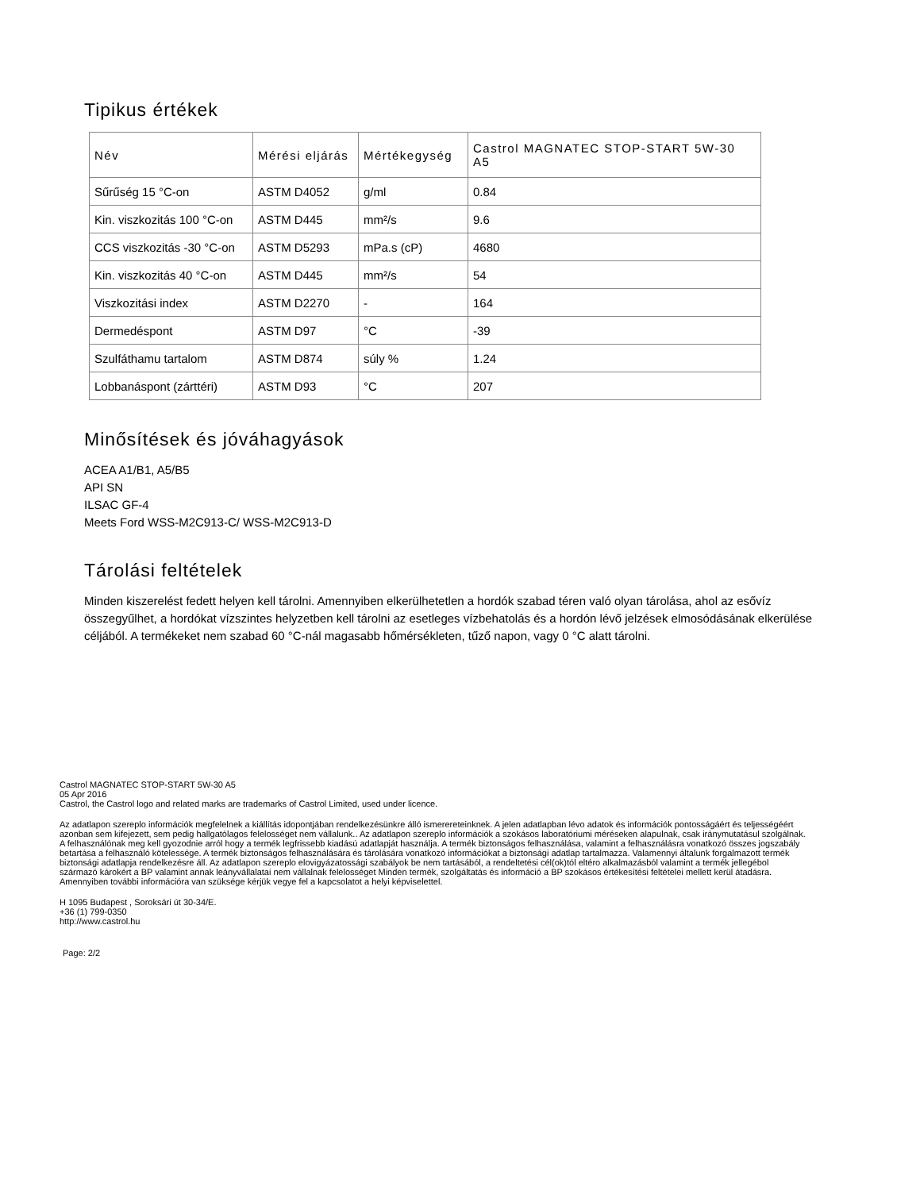Tipikus értékek
| Név | Mérési eljárás | Mértékegység | Castrol MAGNATEC STOP-START 5W-30 A5 |
| --- | --- | --- | --- |
| Sűrűség 15 °C-on | ASTM D4052 | g/ml | 0.84 |
| Kin. viszkozitás 100 °C-on | ASTM D445 | mm²/s | 9.6 |
| CCS viszkozitás -30 °C-on | ASTM D5293 | mPa.s (cP) | 4680 |
| Kin. viszkozitás 40 °C-on | ASTM D445 | mm²/s | 54 |
| Viszkozitási index | ASTM D2270 | - | 164 |
| Dermedéspont | ASTM D97 | °C | -39 |
| Szulfáthamu tartalom | ASTM D874 | súly % | 1.24 |
| Lobbanáspont (zárttéri) | ASTM D93 | °C | 207 |
Minősítések és jóváhagyások
ACEA A1/B1, A5/B5
API SN
ILSAC GF-4
Meets Ford WSS-M2C913-C/ WSS-M2C913-D
Tárolási feltételek
Minden kiszerelést fedett helyen kell tárolni. Amennyiben elkerülhetetlen a hordók szabad téren való olyan tárolása, ahol az esővíz összegyűlhet, a hordókat vízszintes helyzetben kell tárolni az esetleges vízbehatolás és a hordón lévő jelzések elmosódásának elkerülése céljából. A termékeket nem szabad 60 °C-nál magasabb hőmérsékleten, tűző napon, vagy 0 °C alatt tárolni.
Castrol MAGNATEC STOP-START 5W-30 A5
05 Apr 2016
Castrol, the Castrol logo and related marks are trademarks of Castrol Limited, used under licence.
Az adatlapon szereplo információk megfelelnek a kiállítás idopontjában rendelkezésünkre álló ismerereteinknek. A jelen adatlapban lévo adatok és információk pontosságáért és teljességéért azonban sem kifejezett, sem pedig hallgatólagos felelosséget nem vállalunk.. Az adatlapon szereplo információk a szokásos laboratóriumi méréseken alapulnak, csak iránymutatásul szolgálnak. A felhasználónak meg kell gyozodnie arról hogy a termék legfrissebb kiadású adatlapját használja. A termék biztonságos felhasználása, valamint a felhasználásra vonatkozó összes jogszabály betartása a felhasználó kötelessége. A termék biztonságos felhasználására és tárolására vonatkozó információkat a biztonsági adatlap tartalmazza. Valamennyi általunk forgalmazott termék biztonsági adatlapja rendelkezésre áll. Az adatlapon szereplo elovigyázatossági szabályok be nem tartásából, a rendeltetési cél(ok)tól eltéro alkalmazásból valamint a termék jellegébol származó károkért a BP valamint annak leányvállalatai nem vállalnak felelosséget Minden termék, szolgáltatás és információ a BP szokásos értékesítési feltételei mellett kerül átadásra. Amennyiben további információra van szüksége kérjük vegye fel a kapcsolatot a helyi képviselettel.
H 1095 Budapest , Soroksári út 30-34/E.
+36 (1) 799-0350
http://www.castrol.hu
Page: 2/2